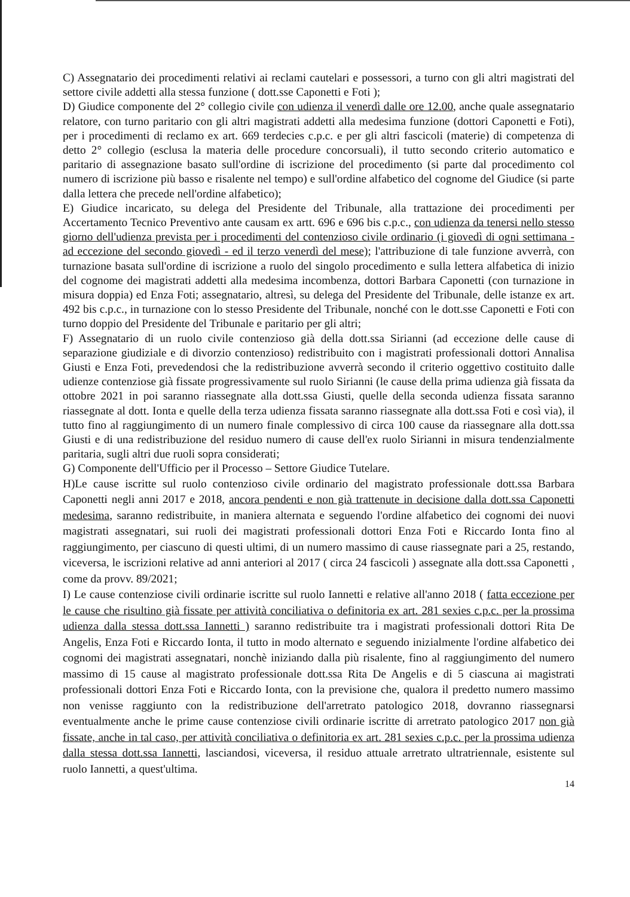C) Assegnatario dei procedimenti relativi ai reclami cautelari e possessori, a turno con gli altri magistrati del settore civile addetti alla stessa funzione ( dott.sse Caponetti e Foti );
D) Giudice componente del 2° collegio civile con udienza il venerdì dalle ore 12.00, anche quale assegnatario relatore, con turno paritario con gli altri magistrati addetti alla medesima funzione (dottori Caponetti e Foti), per i procedimenti di reclamo ex art. 669 terdecies c.p.c. e per gli altri fascicoli (materie) di competenza di detto 2° collegio (esclusa la materia delle procedure concorsuali), il tutto secondo criterio automatico e paritario di assegnazione basato sull'ordine di iscrizione del procedimento (si parte dal procedimento col numero di iscrizione più basso e risalente nel tempo) e sull'ordine alfabetico del cognome del Giudice (si parte dalla lettera che precede nell'ordine alfabetico);
E) Giudice incaricato, su delega del Presidente del Tribunale, alla trattazione dei procedimenti per Accertamento Tecnico Preventivo ante causam ex artt. 696 e 696 bis c.p.c., con udienza da tenersi nello stesso giorno dell'udienza prevista per i procedimenti del contenzioso civile ordinario (i giovedì di ogni settimana - ad eccezione del secondo giovedì - ed il terzo venerdì del mese); l'attribuzione di tale funzione avverrà, con turnazione basata sull'ordine di iscrizione a ruolo del singolo procedimento e sulla lettera alfabetica di inizio del cognome dei magistrati addetti alla medesima incombenza, dottori Barbara Caponetti (con turnazione in misura doppia) ed Enza Foti; assegnatario, altresì, su delega del Presidente del Tribunale, delle istanze ex art. 492 bis c.p.c., in turnazione con lo stesso Presidente del Tribunale, nonché con le dott.sse Caponetti e Foti con turno doppio del Presidente del Tribunale e paritario per gli altri;
F) Assegnatario di un ruolo civile contenzioso già della dott.ssa Sirianni (ad eccezione delle cause di separazione giudiziale e di divorzio contenzioso) redistribuito con i magistrati professionali dottori Annalisa Giusti e Enza Foti, prevedendosi che la redistribuzione avverrà secondo il criterio oggettivo costituito dalle udienze contenziose già fissate progressivamente sul ruolo Sirianni (le cause della prima udienza già fissata da ottobre 2021 in poi saranno riassegnate alla dott.ssa Giusti, quelle della seconda udienza fissata saranno riassegnate al dott. Ionta e quelle della terza udienza fissata saranno riassegnate alla dott.ssa Foti e così via), il tutto fino al raggiungimento di un numero finale complessivo di circa 100 cause da riassegnare alla dott.ssa Giusti e di una redistribuzione del residuo numero di cause dell'ex ruolo Sirianni in misura tendenzialmente paritaria, sugli altri due ruoli sopra considerati;
G) Componente dell'Ufficio per il Processo – Settore Giudice Tutelare.
H)Le cause iscritte sul ruolo contenzioso civile ordinario del magistrato professionale dott.ssa Barbara Caponetti negli anni 2017 e 2018, ancora pendenti e non già trattenute in decisione dalla dott.ssa Caponetti medesima, saranno redistribuite, in maniera alternata e seguendo l'ordine alfabetico dei cognomi dei nuovi magistrati assegnatari, sui ruoli dei magistrati professionali dottori Enza Foti e Riccardo Ionta fino al raggiungimento, per ciascuno di questi ultimi, di un numero massimo di cause riassegnate pari a 25, restando, viceversa, le iscrizioni relative ad anni anteriori al 2017 ( circa 24 fascicoli ) assegnate alla dott.ssa Caponetti , come da provv. 89/2021;
I) Le cause contenziose civili ordinarie iscritte sul ruolo Iannetti e relative all'anno 2018 ( fatta eccezione per le cause che risultino già fissate per attività conciliativa o definitoria ex art. 281 sexies c.p.c. per la prossima udienza dalla stessa dott.ssa Iannetti ) saranno redistribuite tra i magistrati professionali dottori Rita De Angelis, Enza Foti e Riccardo Ionta, il tutto in modo alternato e seguendo inizialmente l'ordine alfabetico dei cognomi dei magistrati assegnatari, nonchè iniziando dalla più risalente, fino al raggiungimento del numero massimo di 15 cause al magistrato professionale dott.ssa Rita De Angelis e di 5 ciascuna ai magistrati professionali dottori Enza Foti e Riccardo Ionta, con la previsione che, qualora il predetto numero massimo non venisse raggiunto con la redistribuzione dell'arretrato patologico 2018, dovranno riassegnarsi eventualmente anche le prime cause contenziose civili ordinarie iscritte di arretrato patologico 2017 non già fissate, anche in tal caso, per attività conciliativa o definitoria ex art. 281 sexies c.p.c. per la prossima udienza dalla stessa dott.ssa Iannetti, lasciandosi, viceversa, il residuo attuale arretrato ultratriennale, esistente sul ruolo Iannetti, a quest'ultima.
14